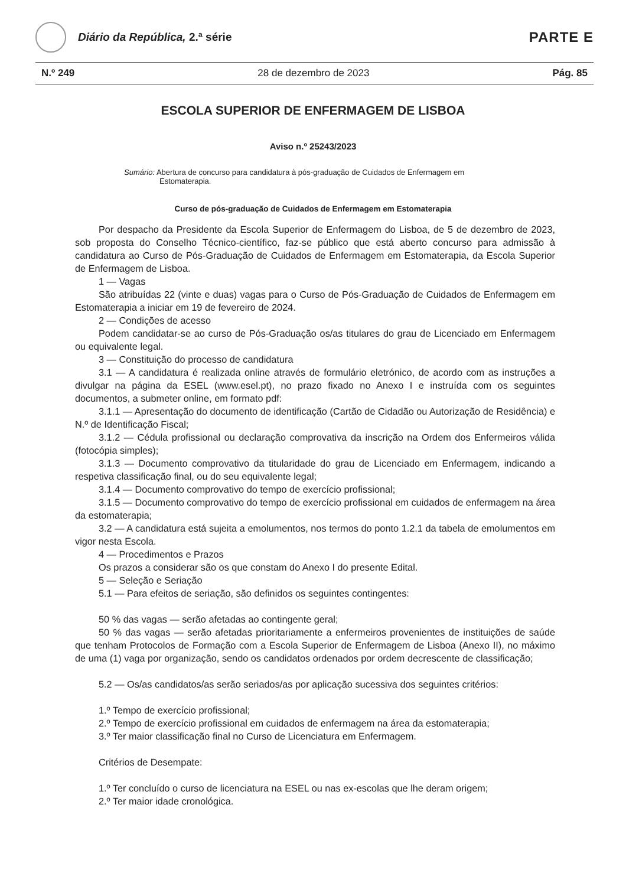Diário da República, 2.ª série
PARTE E
N.º 249 28 de dezembro de 2023 Pág. 85
ESCOLA SUPERIOR DE ENFERMAGEM DE LISBOA
Aviso n.º 25243/2023
Sumário: Abertura de concurso para candidatura à pós-graduação de Cuidados de Enfermagem em Estomaterapia.
Curso de pós-graduação de Cuidados de Enfermagem em Estomaterapia
Por despacho da Presidente da Escola Superior de Enfermagem do Lisboa, de 5 de dezembro de 2023, sob proposta do Conselho Técnico-científico, faz-se público que está aberto concurso para admissão à candidatura ao Curso de Pós-Graduação de Cuidados de Enfermagem em Estomaterapia, da Escola Superior de Enfermagem de Lisboa.
1 — Vagas
São atribuídas 22 (vinte e duas) vagas para o Curso de Pós-Graduação de Cuidados de Enfermagem em Estomaterapia a iniciar em 19 de fevereiro de 2024.
2 — Condições de acesso
Podem candidatar-se ao curso de Pós-Graduação os/as titulares do grau de Licenciado em Enfermagem ou equivalente legal.
3 — Constituição do processo de candidatura
3.1 — A candidatura é realizada online através de formulário eletrónico, de acordo com as instruções a divulgar na página da ESEL (www.esel.pt), no prazo fixado no Anexo I e instruída com os seguintes documentos, a submeter online, em formato pdf:
3.1.1 — Apresentação do documento de identificação (Cartão de Cidadão ou Autorização de Residência) e N.º de Identificação Fiscal;
3.1.2 — Cédula profissional ou declaração comprovativa da inscrição na Ordem dos Enfermeiros válida (fotocópia simples);
3.1.3 — Documento comprovativo da titularidade do grau de Licenciado em Enfermagem, indicando a respetiva classificação final, ou do seu equivalente legal;
3.1.4 — Documento comprovativo do tempo de exercício profissional;
3.1.5 — Documento comprovativo do tempo de exercício profissional em cuidados de enfermagem na área da estomaterapia;
3.2 — A candidatura está sujeita a emolumentos, nos termos do ponto 1.2.1 da tabela de emolumentos em vigor nesta Escola.
4 — Procedimentos e Prazos
Os prazos a considerar são os que constam do Anexo I do presente Edital.
5 — Seleção e Seriação
5.1 — Para efeitos de seriação, são definidos os seguintes contingentes:
50 % das vagas — serão afetadas ao contingente geral;
50 % das vagas — serão afetadas prioritariamente a enfermeiros provenientes de instituições de saúde que tenham Protocolos de Formação com a Escola Superior de Enfermagem de Lisboa (Anexo II), no máximo de uma (1) vaga por organização, sendo os candidatos ordenados por ordem decrescente de classificação;
5.2 — Os/as candidatos/as serão seriados/as por aplicação sucessiva dos seguintes critérios:
1.º Tempo de exercício profissional;
2.º Tempo de exercício profissional em cuidados de enfermagem na área da estomaterapia;
3.º Ter maior classificação final no Curso de Licenciatura em Enfermagem.
Critérios de Desempate:
1.º Ter concluído o curso de licenciatura na ESEL ou nas ex-escolas que lhe deram origem;
2.º Ter maior idade cronológica.